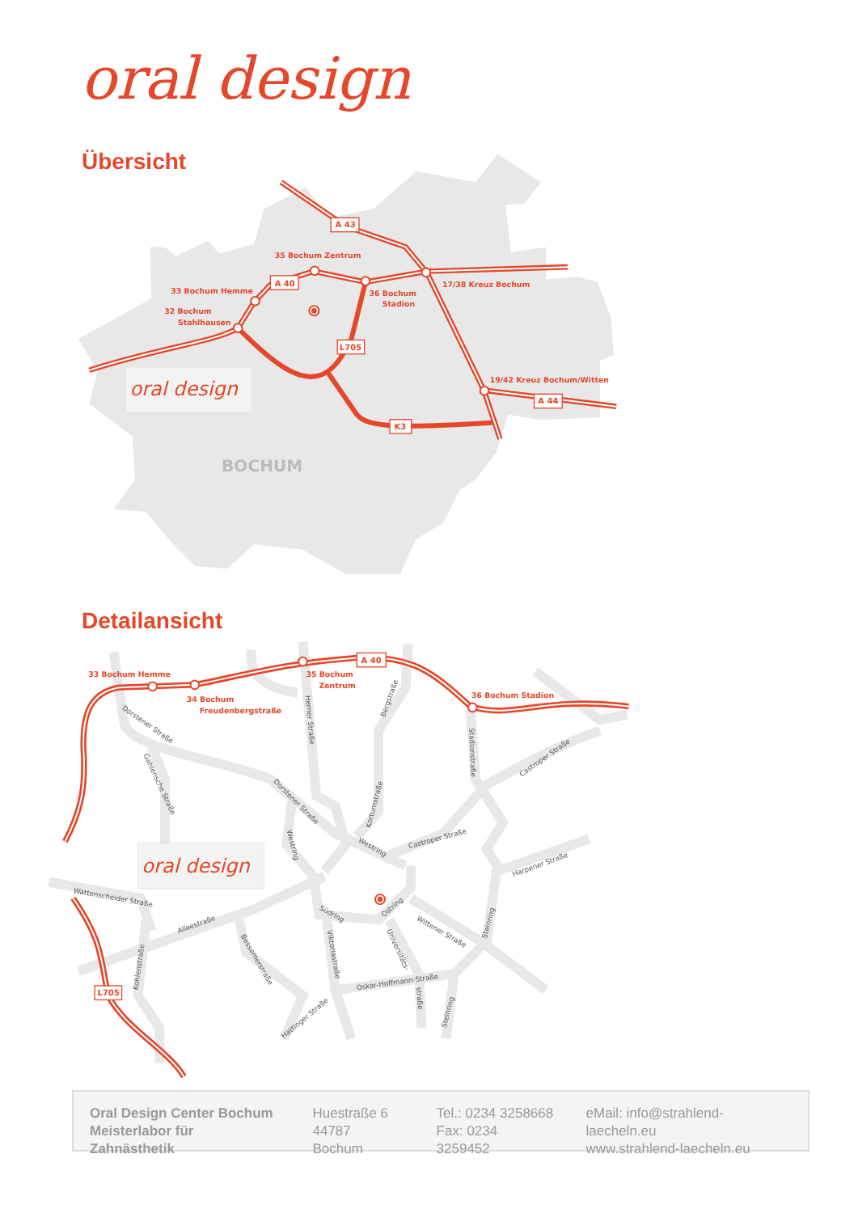oral design
Übersicht
oral design
35 Bochum Zentrum
33 Bochum Hemme
32 Bochum
Stahlhausen
36 Bochum
Stadion
17/38 Kreuz Bochum
19/42 Kreuz Bochum/Witten
A 43
A 40
A 44
L705
K3
BOCHUM
Detailansicht
oral design
33 Bochum Hemme
34 Bochum
Freudenbergstraße
35 Bochum
Zentrum
36 Bochum Stadion
A 40
L705
Dorstener Straße
Gahlensche Straße
Herner Straße
Bergstraße
Stadionstraße
Castroper Straße
Dorstener Straße
Kortumstraße
Westring
Westring
Castroper Straße
Harpener Straße
Wattenscheider Straße
Alleestraße
Südring
Ostring
Wittener Straße
Steinring
Bessemerstraße
Viktoriastraße
Universitäts-
straße
Oskar-Hoffmann-Straße
Kohlenstraße
Hattinger Straße
Steinring
Oral Design Center Bochum
Meisterlabor für Zahnästhetik
Huestraße 6
44787 Bochum
Tel.: 0234 3258668
Fax: 0234 3259452
eMail: info@strahlend-laecheln.eu
www.strahlend-laecheln.eu